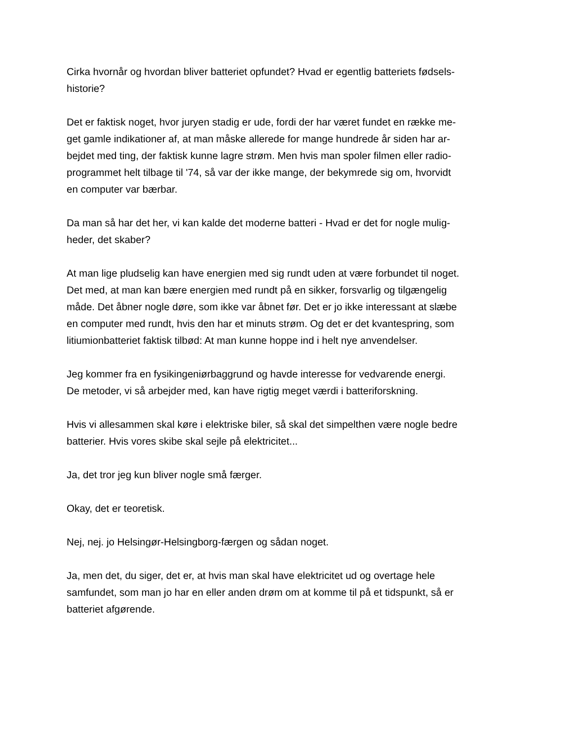Cirka hvornår og hvordan bliver batteriet opfundet? Hvad er egentlig batteriets fødsels-
historie?
Det er faktisk noget, hvor juryen stadig er ude, fordi der har været fundet en række me-
get gamle indikationer af, at man måske allerede for mange hundrede år siden har ar-
bejdet med ting, der faktisk kunne lagre strøm. Men hvis man spoler filmen eller radio-
programmet helt tilbage til '74, så var der ikke mange, der bekymrede sig om, hvorvidt
en computer var bærbar.
Da man så har det her, vi kan kalde det moderne batteri - Hvad er det for nogle mulig-
heder, det skaber?
At man lige pludselig kan have energien med sig rundt uden at være forbundet til noget.
Det med, at man kan bære energien med rundt på en sikker, forsvarlig og tilgængelig
måde. Det åbner nogle døre, som ikke var åbnet før. Det er jo ikke interessant at slæbe
en computer med rundt, hvis den har et minuts strøm. Og det er det kvantespring, som
litiumionbatteriet faktisk tilbød: At man kunne hoppe ind i helt nye anvendelser.
Jeg kommer fra en fysikingeniørbaggrund og havde interesse for vedvarende energi.
De metoder, vi så arbejder med, kan have rigtig meget værdi i batteriforskning.
Hvis vi allesammen skal køre i elektriske biler, så skal det simpelthen være nogle bedre
batterier. Hvis vores skibe skal sejle på elektricitet...
Ja, det tror jeg kun bliver nogle små færger.
Okay, det er teoretisk.
Nej, nej. jo Helsingør-Helsingborg-færgen og sådan noget.
Ja, men det, du siger, det er, at hvis man skal have elektricitet ud og overtage hele
samfundet, som man jo har en eller anden drøm om at komme til på et tidspunkt, så er
batteriet afgørende.